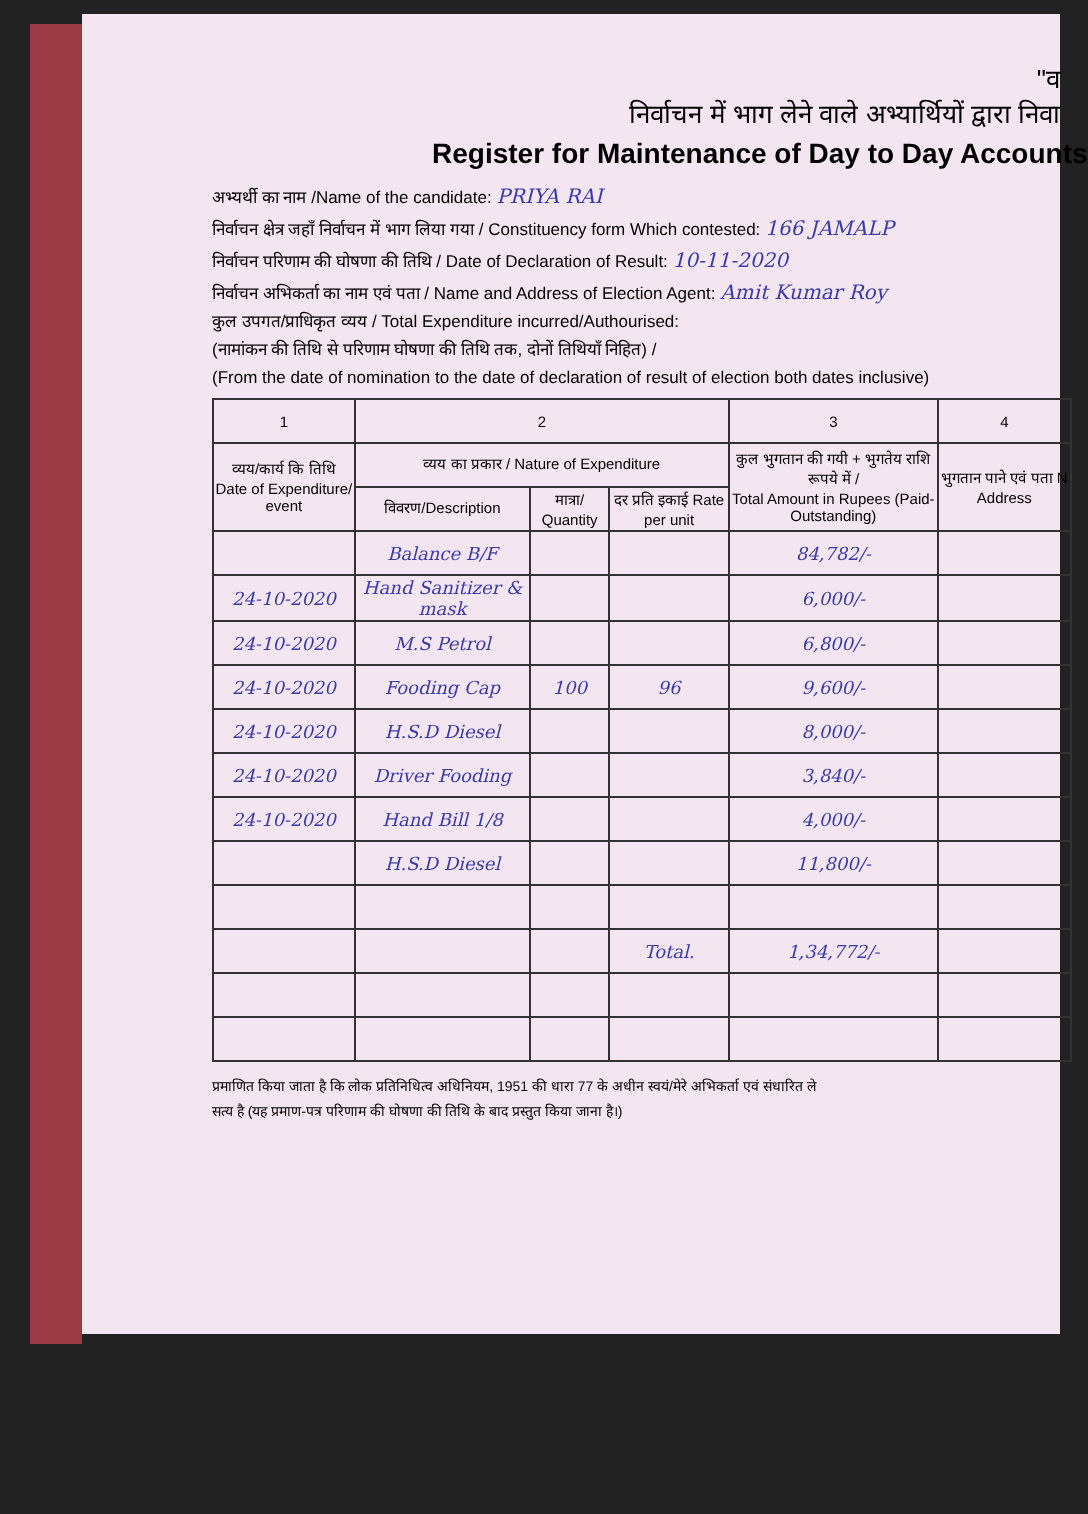"व
निर्वाचन में भाग लेने वाले अभ्यार्थियों द्वारा निवा
Register for Maintenance of Day to Day Accounts
अभ्यर्थी का नाम /Name of the candidate: PRIYA RAI
निर्वाचन क्षेत्र जहाँ निर्वाचन में भाग लिया गया / Constituency form Which contested: 166 JAMALP
निर्वाचन परिणाम की घोषणा की तिथि / Date of Declaration of Result: 10-11-2020
निर्वाचन अभिकर्ता का नाम एवं पता / Name and Address of Election Agent: Amit Kumar Roy
कुल उपगत/प्राधिकृत व्यय / Total Expenditure incurred/Authourised:
(नामांकन की तिथि से परिणाम घोषणा की तिथि तक, दोनों तिथियाँ निहित) /
(From the date of nomination to the date of declaration of result of election both dates inclusive)
| 1 | 2 | | | 3 | 4 |
| --- | --- | --- | --- | --- | --- |
| व्यय/कार्य कि तिथि Date of Expenditure/ event | व्यय का प्रकार / Nature of Expenditure | | | कुल भुगतान की गयी + भुगतेय राशि रूपये में / Total Amount in Rupees (Paid-Outstanding) | भुगतान पाने एवं पता N Address |
| | विवरण/Description | मात्रा/ Quantity | दर प्रति इकाई Rate per unit | | |
| | Balance B/F | | | 84,782/- | |
| 24-10-2020 | Hand Sanitizer & mask | | | 6,000/- | |
| 24-10-2020 | M.S Petrol | | | 6,800/- | |
| 24-10-2020 | Fooding Cap | 100 | 96 | 9,600/- | |
| 24-10-2020 | H.S.D Diesel | | | 8,000/- | |
| 24-10-2020 | Driver Fooding | | | 3,840/- | |
| 24-10-2020 | Hand Bill 1/8 | | | 4,000/- | |
| | H.S.D Diesel | | | 11,800/- | |
| | | | Total. | 1,34,772/- | |
प्रमाणित किया जाता है कि लोक प्रतिनिधित्व अधिनियम, 1951 की धारा 77 के अधीन स्वयं/मेरे अभिकर्ता एवं संधारित ले
सत्य है (यह प्रमाण-पत्र परिणाम की घोषणा की तिथि के बाद प्रस्तुत किया जाना है।)